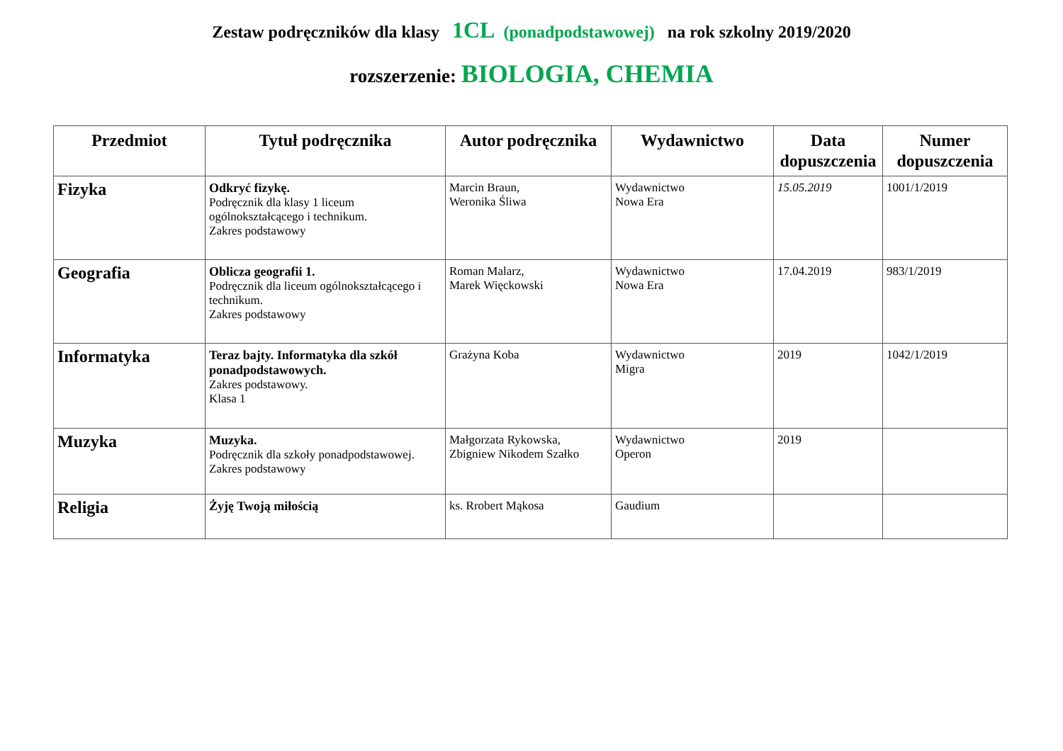Zestaw podręczników dla klasy 1CL (ponadpodstawowej) na rok szkolny 2019/2020
rozszerzenie: BIOLOGIA, CHEMIA
| Przedmiot | Tytuł podręcznika | Autor podręcznika | Wydawnictwo | Data dopuszczenia | Numer dopuszczenia |
| --- | --- | --- | --- | --- | --- |
| Fizyka | Odkryć fizykę. Podręcznik dla klasy 1 liceum ogólnokształcącego i technikum. Zakres podstawowy | Marcin Braun, Weronika Śliwa | Wydawnictwo Nowa Era | 15.05.2019 | 1001/1/2019 |
| Geografia | Oblicza geografii 1. Podręcznik dla liceum ogólnokształcącego i technikum. Zakres podstawowy | Roman Malarz, Marek Więckowski | Wydawnictwo Nowa Era | 17.04.2019 | 983/1/2019 |
| Informatyka | Teraz bajty. Informatyka dla szkół ponadpodstawowych. Zakres podstawowy. Klasa 1 | Grażyna Koba | Wydawnictwo Migra | 2019 | 1042/1/2019 |
| Muzyka | Muzyka. Podręcznik dla szkoły ponadpodstawowej. Zakres podstawowy | Małgorzata Rykowska, Zbigniew Nikodem Szałko | Wydawnictwo Operon | 2019 | |
| Religia | Żyję Twoją miłością | ks. Rrobert Mąkosa | Gaudium | | |